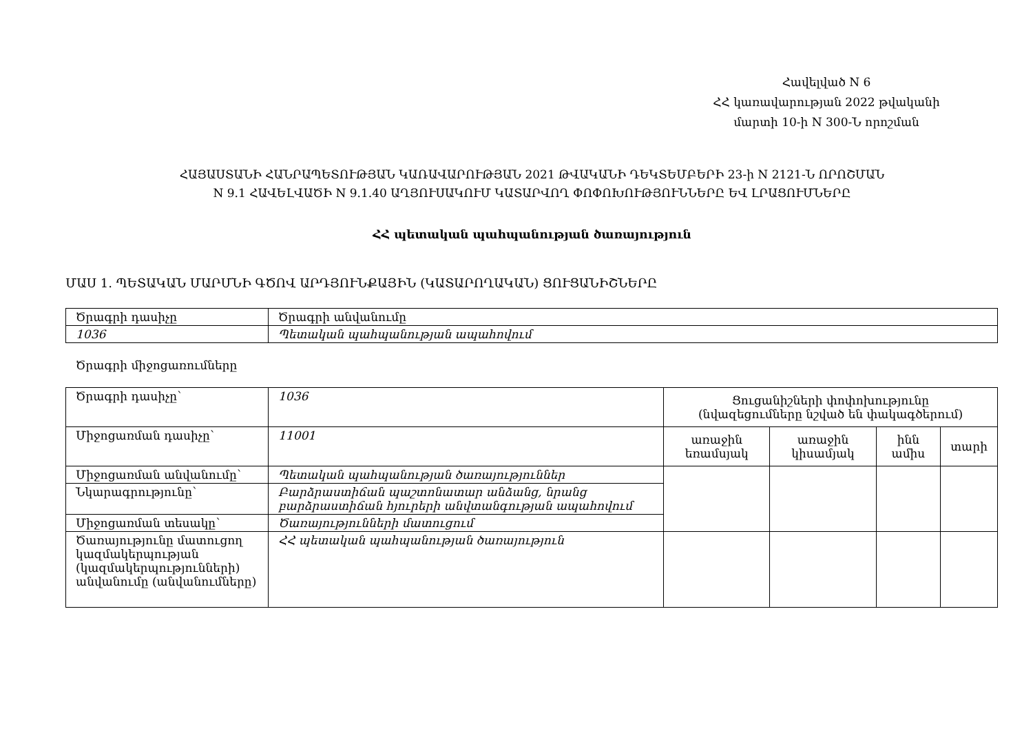Հավելված N 6
ՀՀ կառավարության 2022 թվականի
մարտի 10-ի N 300-Ն որոշման
ՀԱՅԱՍՏԱՆԻ ՀԱՆՐԱՊԵՏՈՒԹՅԱՆ ԿԱՌԱՎԱՐՈՒԹՅԱՆ 2021 ԹՎԱԿԱՆԻ ԴԵԿՏԵՄԲԵՐԻ 23-ի N 2121-Ն ՈՐՈՇՄԱՆ
N 9.1 ՀԱՎԵԼՎԱԾԻ N 9.1.40 ԱՂՅՈՒՍԱԿՈՒՄ ԿԱՏԱՐՎՈՂ ՓՈՓՈԽՈՒԹՅՈՒՆՆԵՐԸ ԵՎ ԼՐԱՑՈՒՄՆԵՐԸ
ՀՀ պետական պահպանության ծառայություն
ՄԱՍ 1. ՊԵՏԱԿԱՆ ՄԱՐՄՆԻ ԳԾՈՎ ԱՐԴՅՈՒՆՔԱՅԻՆ (ԿԱՏԱՐՈՂԱԿԱՆ) ՑՈՒՑԱՆԻՇՆԵՐԸ
| Ծրագրի դասիչը | Ծրագրի անվանումը |
| 1036 | Պետական պահպանության ապահովում |
Ծրագրի միջոցառումները
| Ծրագրի դասիչը՝ | 1036 | Ցուցանիշների փոփոխությունը (նվազեցումները նշված են փակագծերում) | | | |
| Միջոցառման դասիչը՝ | 11001 | առաջին եռամսյակ | առաջին կիսամյակ | ինն ամիս | տարի |
| Միջոցառման անվանումը՝ | Պետական պահպանության ծառայություններ | | | | |
| Նկարագրությունը՝ | Բարձրաստիճան պաշտոնատար անձանց, նրանց բարձրաստիճան հյուրերի անվտանգության ապահովում | | | | |
| Միջոցառման տեսակը՝ | Ծառայությունների մատուցում | | | | |
| Ծառայությունը մատուցող կազմակերպության (կազմակերպությունների) անվանումը (անվանումները) | ՀՀ պետական պահպանության ծառայություն | | | | |